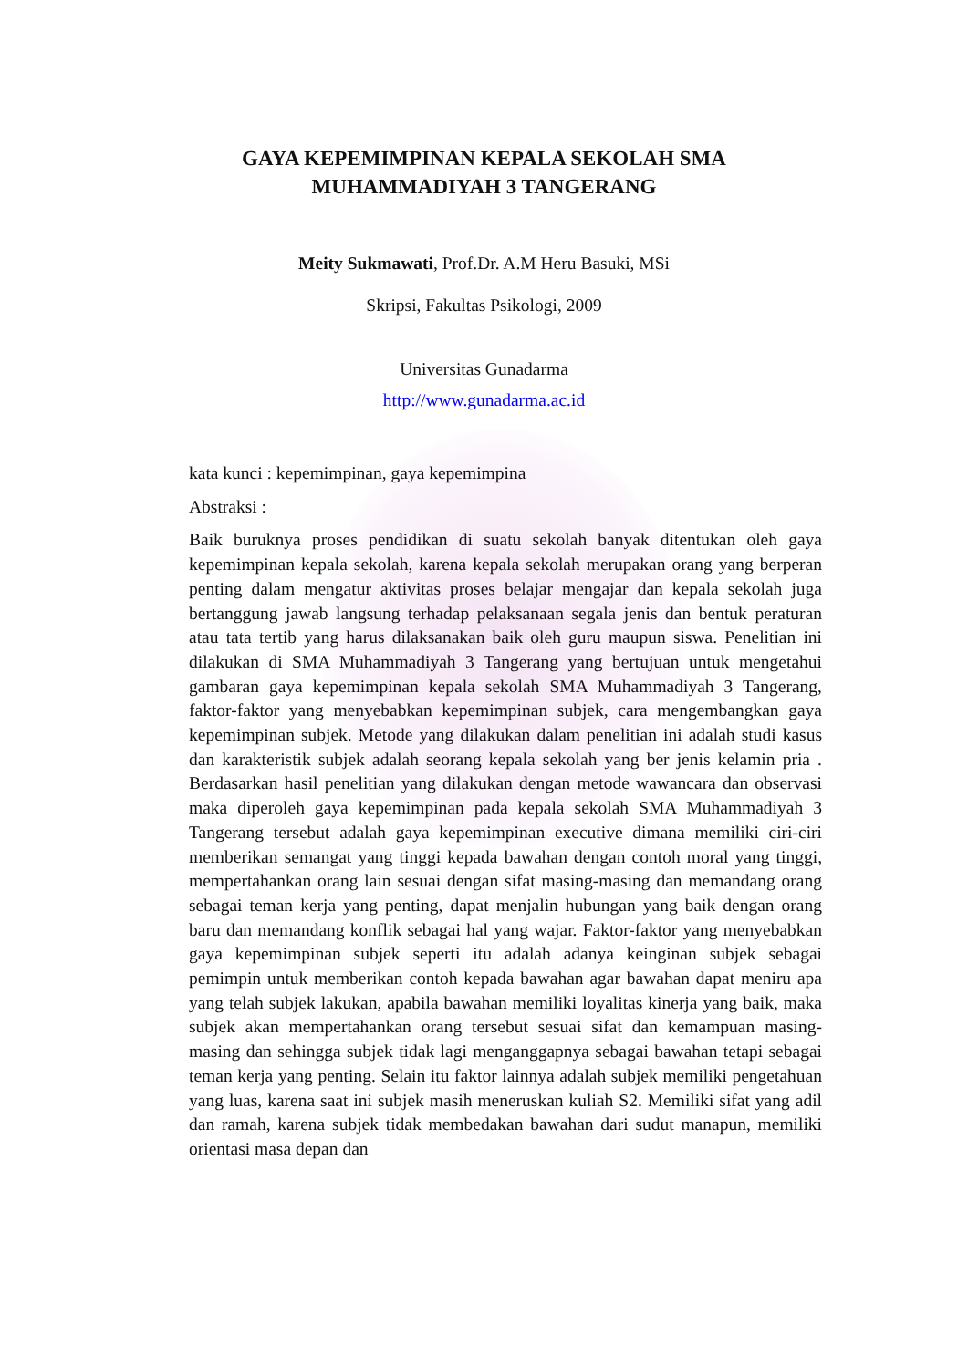GAYA KEPEMIMPINAN KEPALA SEKOLAH SMA
MUHAMMADIYAH 3 TANGERANG
Meity Sukmawati, Prof.Dr. A.M Heru Basuki, MSi
Skripsi, Fakultas Psikologi, 2009
Universitas Gunadarma
http://www.gunadarma.ac.id
kata kunci : kepemimpinan, gaya kepemimpina
Abstraksi :
Baik buruknya proses pendidikan di suatu sekolah banyak ditentukan oleh gaya kepemimpinan kepala sekolah, karena kepala sekolah merupakan orang yang berperan penting dalam mengatur aktivitas proses belajar mengajar dan kepala sekolah juga bertanggung jawab langsung terhadap pelaksanaan segala jenis dan bentuk peraturan atau tata tertib yang harus dilaksanakan baik oleh guru maupun siswa. Penelitian ini dilakukan di SMA Muhammadiyah 3 Tangerang yang bertujuan untuk mengetahui gambaran gaya kepemimpinan kepala sekolah SMA Muhammadiyah 3 Tangerang, faktor-faktor yang menyebabkan kepemimpinan subjek, cara mengembangkan gaya kepemimpinan subjek. Metode yang dilakukan dalam penelitian ini adalah studi kasus dan karakteristik subjek adalah seorang kepala sekolah yang ber jenis kelamin pria . Berdasarkan hasil penelitian yang dilakukan dengan metode wawancara dan observasi maka diperoleh gaya kepemimpinan pada kepala sekolah SMA Muhammadiyah 3 Tangerang tersebut adalah gaya kepemimpinan executive dimana memiliki ciri-ciri memberikan semangat yang tinggi kepada bawahan dengan contoh moral yang tinggi, mempertahankan orang lain sesuai dengan sifat masing-masing dan memandang orang sebagai teman kerja yang penting, dapat menjalin hubungan yang baik dengan orang baru dan memandang konflik sebagai hal yang wajar. Faktor-faktor yang menyebabkan gaya kepemimpinan subjek seperti itu adalah adanya keinginan subjek sebagai pemimpin untuk memberikan contoh kepada bawahan agar bawahan dapat meniru apa yang telah subjek lakukan, apabila bawahan memiliki loyalitas kinerja yang baik, maka subjek akan mempertahankan orang tersebut sesuai sifat dan kemampuan masing-masing dan sehingga subjek tidak lagi menganggapnya sebagai bawahan tetapi sebagai teman kerja yang penting. Selain itu faktor lainnya adalah subjek memiliki pengetahuan yang luas, karena saat ini subjek masih meneruskan kuliah S2. Memiliki sifat yang adil dan ramah, karena subjek tidak membedakan bawahan dari sudut manapun, memiliki orientasi masa depan dan